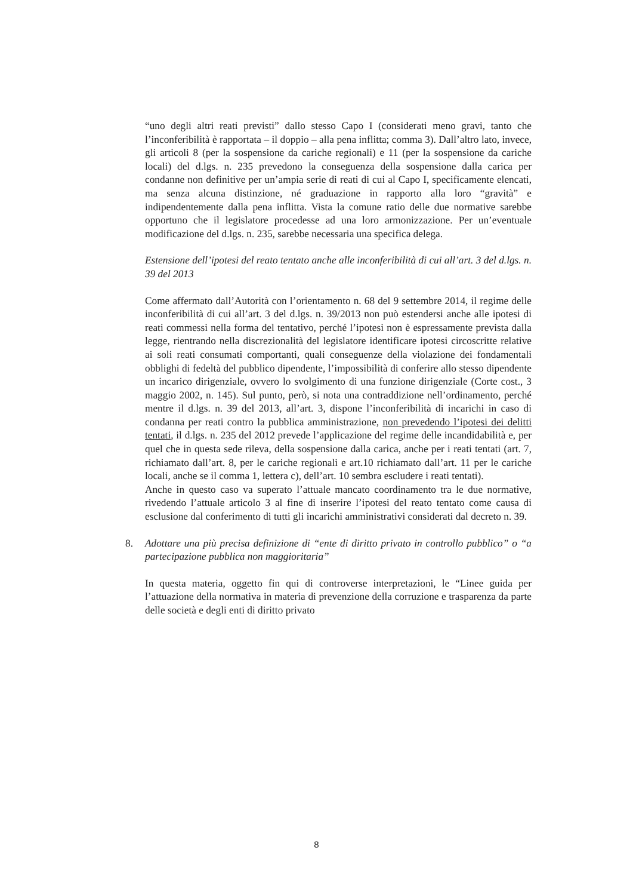“uno degli altri reati previsti” dallo stesso Capo I (considerati meno gravi, tanto che l’inconferibilità è rapportata – il doppio – alla pena inflitta; comma 3). Dall’altro lato, invece, gli articoli 8 (per la sospensione da cariche regionali) e 11 (per la sospensione da cariche locali) del d.lgs. n. 235 prevedono la conseguenza della sospensione dalla carica per condanne non definitive per un’ampia serie di reati di cui al Capo I, specificamente elencati, ma senza alcuna distinzione, né graduazione in rapporto alla loro “gravità” e indipendentemente dalla pena inflitta. Vista la comune ratio delle due normative sarebbe opportuno che il legislatore procedesse ad una loro armonizzazione. Per un’eventuale modificazione del d.lgs. n. 235, sarebbe necessaria una specifica delega.
Estensione dell’ipotesi del reato tentato anche alle inconferibilità di cui all’art. 3 del d.lgs. n. 39 del 2013
Come affermato dall’Autorità con l’orientamento n. 68 del 9 settembre 2014, il regime delle inconferibilità di cui all’art. 3 del d.lgs. n. 39/2013 non può estendersi anche alle ipotesi di reati commessi nella forma del tentativo, perché l’ipotesi non è espressamente prevista dalla legge, rientrando nella discrezionalità del legislatore identificare ipotesi circoscritte relative ai soli reati consumati comportanti, quali conseguenze della violazione dei fondamentali obblighi di fedeltà del pubblico dipendente, l’impossibilità di conferire allo stesso dipendente un incarico dirigenziale, ovvero lo svolgimento di una funzione dirigenziale (Corte cost., 3 maggio 2002, n. 145). Sul punto, però, si nota una contraddizione nell’ordinamento, perché mentre il d.lgs. n. 39 del 2013, all’art. 3, dispone l’inconferibilità di incarichi in caso di condanna per reati contro la pubblica amministrazione, non prevedendo l’ipotesi dei delitti tentati, il d.lgs. n. 235 del 2012 prevede l’applicazione del regime delle incandidabilità e, per quel che in questa sede rileva, della sospensione dalla carica, anche per i reati tentati (art. 7, richiamato dall’art. 8, per le cariche regionali e art.10 richiamato dall’art. 11 per le cariche locali, anche se il comma 1, lettera c), dell’art. 10 sembra escludere i reati tentati).
Anche in questo caso va superato l’attuale mancato coordinamento tra le due normative, rivedendo l’attuale articolo 3 al fine di inserire l’ipotesi del reato tentato come causa di esclusione dal conferimento di tutti gli incarichi amministrativi considerati dal decreto n. 39.
8. Adottare una più precisa definizione di “ente di diritto privato in controllo pubblico” o “a partecipazione pubblica non maggioritaria”
In questa materia, oggetto fin qui di controverse interpretazioni, le “Linee guida per l’attuazione della normativa in materia di prevenzione della corruzione e trasparenza da parte delle società e degli enti di diritto privato
8